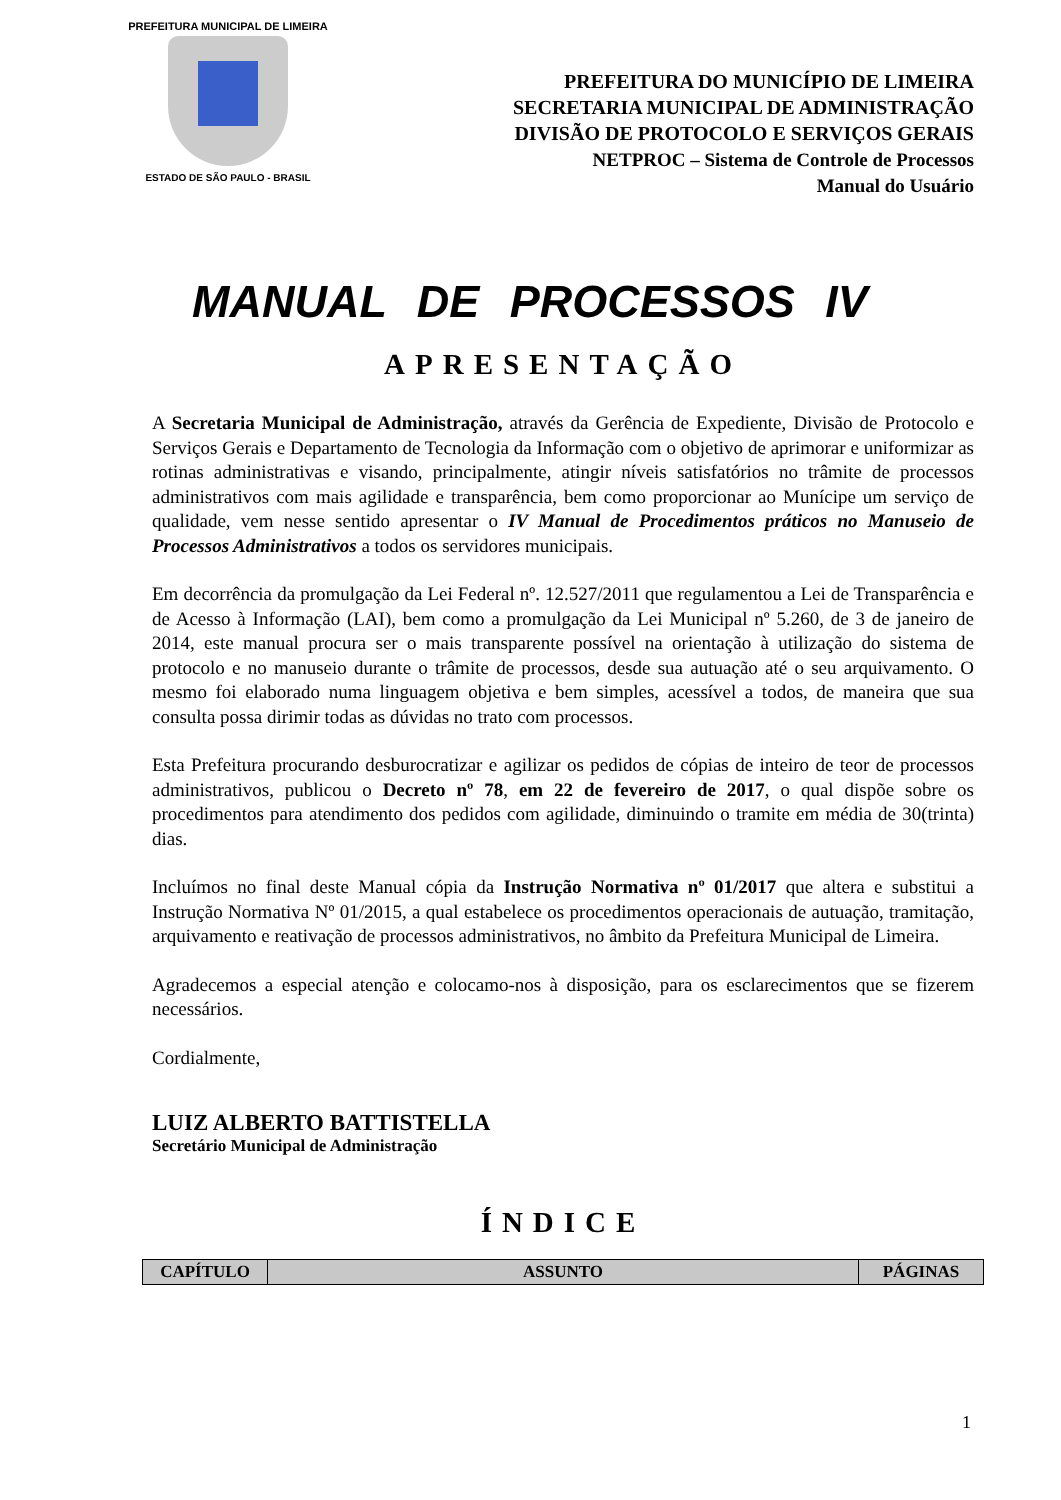PREFEITURA MUNICIPAL DE LIMEIRA
ESTADO DE SÃO PAULO - BRASIL
PREFEITURA DO MUNICÍPIO DE LIMEIRA
SECRETARIA MUNICIPAL DE ADMINISTRAÇÃO
DIVISÃO DE PROTOCOLO E SERVIÇOS GERAIS
NETPROC – Sistema de Controle de Processos
Manual do Usuário
MANUAL DE PROCESSOS IV
APRESENTAÇÃO
A Secretaria Municipal de Administração, através da Gerência de Expediente, Divisão de Protocolo e Serviços Gerais e Departamento de Tecnologia da Informação com o objetivo de aprimorar e uniformizar as rotinas administrativas e visando, principalmente, atingir níveis satisfatórios no trâmite de processos administrativos com mais agilidade e transparência, bem como proporcionar ao Munícipe um serviço de qualidade, vem nesse sentido apresentar o IV Manual de Procedimentos práticos no Manuseio de Processos Administrativos a todos os servidores municipais.
Em decorrência da promulgação da Lei Federal nº. 12.527/2011 que regulamentou a Lei de Transparência e de Acesso à Informação (LAI), bem como a promulgação da Lei Municipal nº 5.260, de 3 de janeiro de 2014, este manual procura ser o mais transparente possível na orientação à utilização do sistema de protocolo e no manuseio durante o trâmite de processos, desde sua autuação até o seu arquivamento. O mesmo foi elaborado numa linguagem objetiva e bem simples, acessível a todos, de maneira que sua consulta possa dirimir todas as dúvidas no trato com processos.
Esta Prefeitura procurando desburocratizar e agilizar os pedidos de cópias de inteiro de teor de processos administrativos, publicou o Decreto nº 78, em 22 de fevereiro de 2017, o qual dispõe sobre os procedimentos para atendimento dos pedidos com agilidade, diminuindo o tramite em média de 30(trinta) dias.
Incluímos no final deste Manual cópia da Instrução Normativa nº 01/2017 que altera e substitui a Instrução Normativa Nº 01/2015, a qual estabelece os procedimentos operacionais de autuação, tramitação, arquivamento e reativação de processos administrativos, no âmbito da Prefeitura Municipal de Limeira.
Agradecemos a especial atenção e colocamo-nos à disposição, para os esclarecimentos que se fizerem necessários.
Cordialmente,
LUIZ ALBERTO BATTISTELLA
Secretário Municipal de Administração
ÍNDICE
| CAPÍTULO | ASSUNTO | PÁGINAS |
| --- | --- | --- |
1